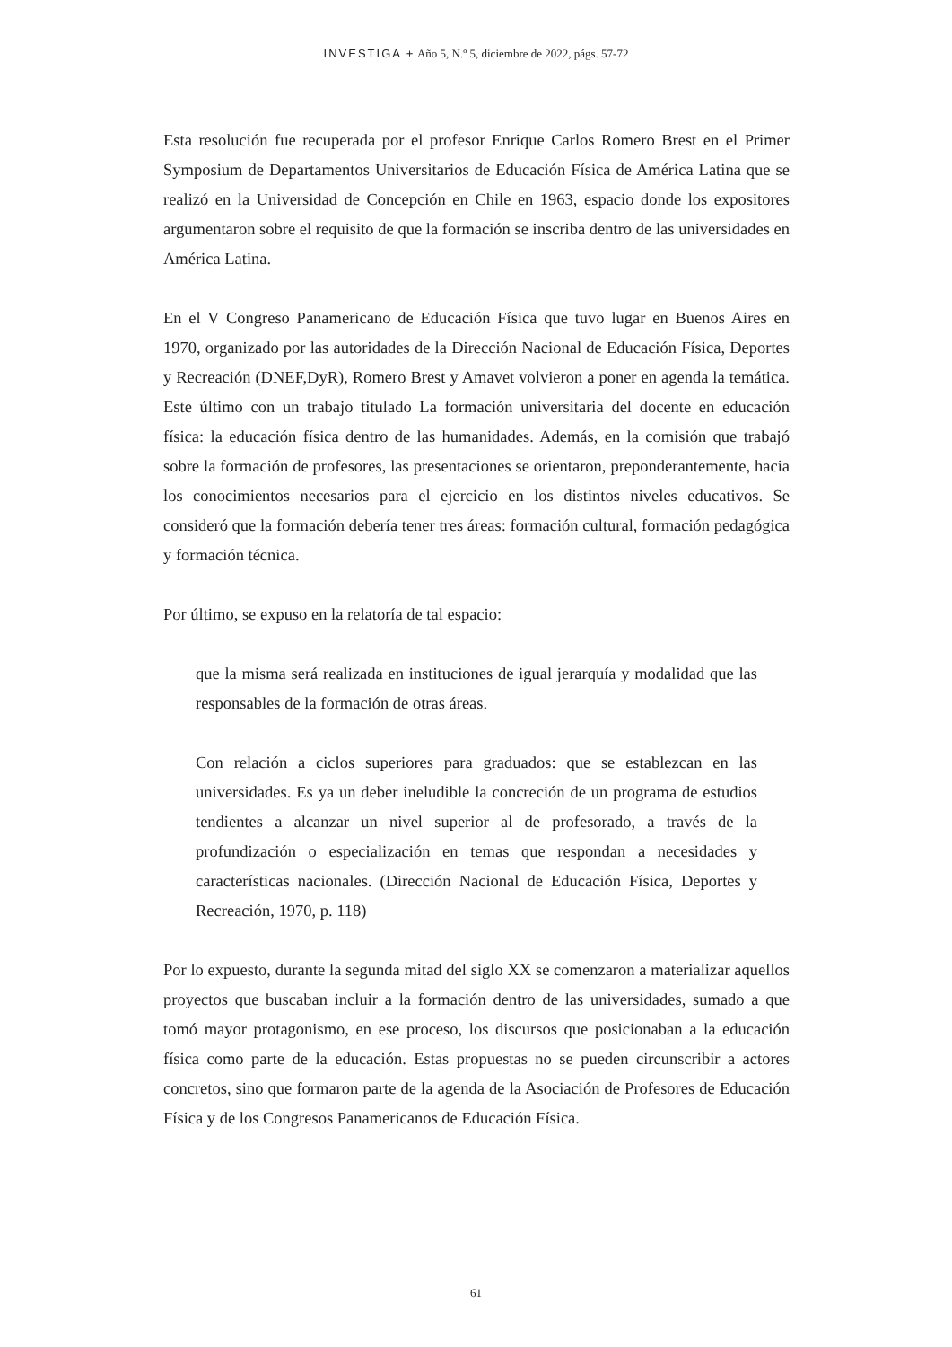INVESTIGA + Año 5, N.º 5, diciembre de 2022, págs. 57-72
Esta resolución fue recuperada por el profesor Enrique Carlos Romero Brest en el Primer Symposium de Departamentos Universitarios de Educación Física de América Latina que se realizó en la Universidad de Concepción en Chile en 1963, espacio donde los expositores argumentaron sobre el requisito de que la formación se inscriba dentro de las universidades en América Latina.
En el V Congreso Panamericano de Educación Física que tuvo lugar en Buenos Aires en 1970, organizado por las autoridades de la Dirección Nacional de Educación Física, Deportes y Recreación (DNEF,DyR), Romero Brest y Amavet volvieron a poner en agenda la temática. Este último con un trabajo titulado La formación universitaria del docente en educación física: la educación física dentro de las humanidades. Además, en la comisión que trabajó sobre la formación de profesores, las presentaciones se orientaron, preponderantemente, hacia los conocimientos necesarios para el ejercicio en los distintos niveles educativos. Se consideró que la formación debería tener tres áreas: formación cultural, formación pedagógica y formación técnica.
Por último, se expuso en la relatoría de tal espacio:
que la misma será realizada en instituciones de igual jerarquía y modalidad que las responsables de la formación de otras áreas.
Con relación a ciclos superiores para graduados: que se establezcan en las universidades. Es ya un deber ineludible la concreción de un programa de estudios tendientes a alcanzar un nivel superior al de profesorado, a través de la profundización o especialización en temas que respondan a necesidades y características nacionales. (Dirección Nacional de Educación Física, Deportes y Recreación, 1970, p. 118)
Por lo expuesto, durante la segunda mitad del siglo XX se comenzaron a materializar aquellos proyectos que buscaban incluir a la formación dentro de las universidades, sumado a que tomó mayor protagonismo, en ese proceso, los discursos que posicionaban a la educación física como parte de la educación. Estas propuestas no se pueden circunscribir a actores concretos, sino que formaron parte de la agenda de la Asociación de Profesores de Educación Física y de los Congresos Panamericanos de Educación Física.
61